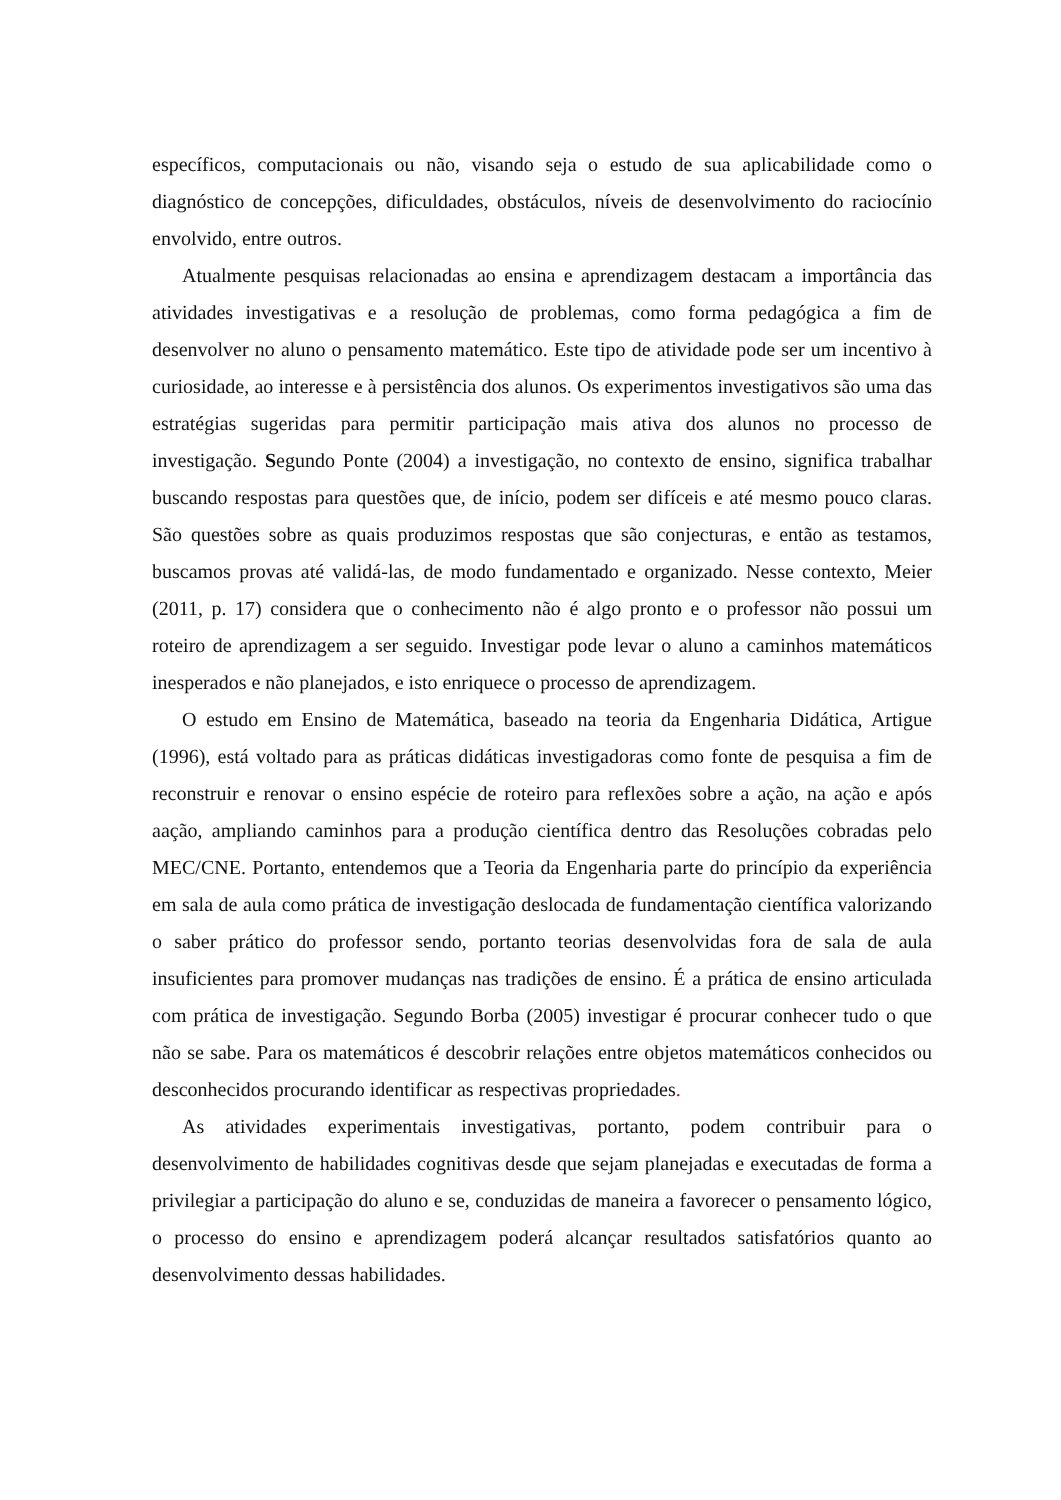específicos, computacionais ou não, visando seja o estudo de sua aplicabilidade como o diagnóstico de concepções, dificuldades, obstáculos, níveis de desenvolvimento do raciocínio envolvido, entre outros.
Atualmente pesquisas relacionadas ao ensina e aprendizagem destacam a importância das atividades investigativas e a resolução de problemas, como forma pedagógica a fim de desenvolver no aluno o pensamento matemático. Este tipo de atividade pode ser um incentivo à curiosidade, ao interesse e à persistência dos alunos. Os experimentos investigativos são uma das estratégias sugeridas para permitir participação mais ativa dos alunos no processo de investigação. Segundo Ponte (2004) a investigação, no contexto de ensino, significa trabalhar buscando respostas para questões que, de início, podem ser difíceis e até mesmo pouco claras. São questões sobre as quais produzimos respostas que são conjecturas, e então as testamos, buscamos provas até validá-las, de modo fundamentado e organizado. Nesse contexto, Meier (2011, p. 17) considera que o conhecimento não é algo pronto e o professor não possui um roteiro de aprendizagem a ser seguido. Investigar pode levar o aluno a caminhos matemáticos inesperados e não planejados, e isto enriquece o processo de aprendizagem.
O estudo em Ensino de Matemática, baseado na teoria da Engenharia Didática, Artigue (1996), está voltado para as práticas didáticas investigadoras como fonte de pesquisa a fim de reconstruir e renovar o ensino espécie de roteiro para reflexões sobre a ação, na ação e após aação, ampliando caminhos para a produção científica dentro das Resoluções cobradas pelo MEC/CNE. Portanto, entendemos que a Teoria da Engenharia parte do princípio da experiência em sala de aula como prática de investigação deslocada de fundamentação científica valorizando o saber prático do professor sendo, portanto teorias desenvolvidas fora de sala de aula insuficientes para promover mudanças nas tradições de ensino. É a prática de ensino articulada com prática de investigação. Segundo Borba (2005) investigar é procurar conhecer tudo o que não se sabe. Para os matemáticos é descobrir relações entre objetos matemáticos conhecidos ou desconhecidos procurando identificar as respectivas propriedades.
As atividades experimentais investigativas, portanto, podem contribuir para o desenvolvimento de habilidades cognitivas desde que sejam planejadas e executadas de forma a privilegiar a participação do aluno e se, conduzidas de maneira a favorecer o pensamento lógico, o processo do ensino e aprendizagem poderá alcançar resultados satisfatórios quanto ao desenvolvimento dessas habilidades.